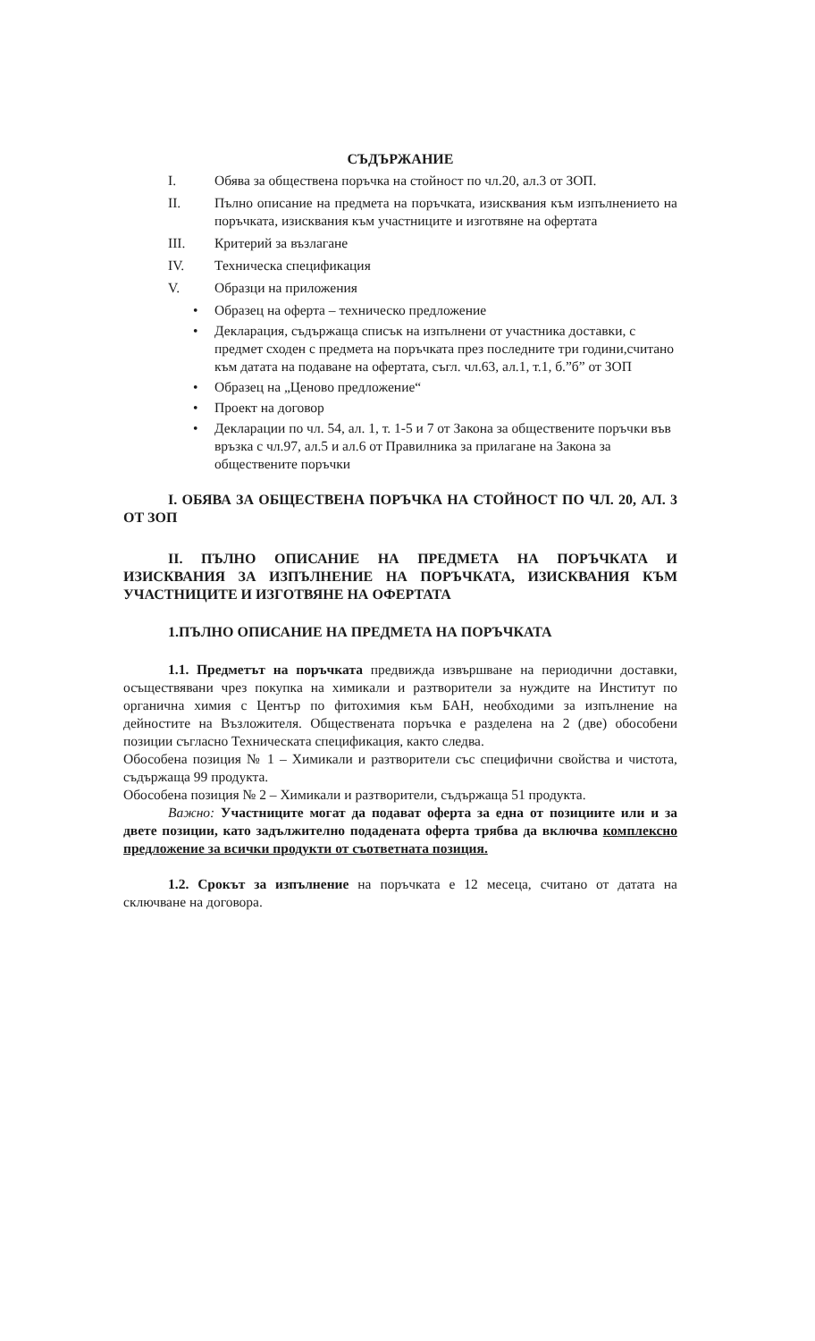СЪДЪРЖАНИЕ
I. Обява за обществена поръчка на стойност по чл.20, ал.3 от ЗОП.
II. Пълно описание на предмета на поръчката, изисквания към изпълнението на поръчката, изисквания към участниците и изготвяне на офертата
III. Критерий за възлагане
IV. Техническа спецификация
V. Образци на приложения
• Образец на оферта – техническо предложение
• Декларация, съдържаща списък на изпълнени от участника доставки, с предмет сходен с предмета на поръчката през последните три години,считано към датата на подаване на офертата, съгл. чл.63, ал.1, т.1, б.”б” от ЗОП
• Образец на „Ценово предложение“
• Проект на договор
• Декларации по чл. 54, ал. 1, т. 1-5 и 7 от Закона за обществените поръчки във връзка с чл.97, ал.5 и ал.6 от Правилника за прилагане на Закона за обществените поръчки
I. ОБЯВА ЗА ОБЩЕСТВЕНА ПОРЪЧКА НА СТОЙНОСТ ПО ЧЛ. 20, АЛ. 3 ОТ ЗОП
II. ПЪЛНО ОПИСАНИЕ НА ПРЕДМЕТА НА ПОРЪЧКАТА И ИЗИСКВАНИЯ ЗА ИЗПЪЛНЕНИЕ НА ПОРЪЧКАТА, ИЗИСКВАНИЯ КЪМ УЧАСТНИЦИТЕ И ИЗГОТВЯНЕ НА ОФЕРТАТА
1.ПЪЛНО ОПИСАНИЕ НА ПРЕДМЕТА НА ПОРЪЧКАТА
1.1. Предметът на поръчката предвижда извършване на периодични доставки, осъществявани чрез покупка на химикали и разтворители за нуждите на Институт по органична химия с Център по фитохимия към БАН, необходими за изпълнение на дейностите на Възложителя. Обществената поръчка е разделена на 2 (две) обособени позиции съгласно Техническата спецификация, както следва.
Обособена позиция № 1 – Химикали и разтворители със специфични свойства и чистота, съдържаща 99 продукта.
Обособена позиция № 2 – Химикали и разтворители, съдържаща 51 продукта.
Важно: Участниците могат да подават оферта за една от позициите или и за двете позиции, като задължително подадената оферта трябва да включва комплексно предложение за всички продукти от съответната позиция.
1.2. Срокът за изпълнение на поръчката е 12 месеца, считано от датата на сключване на договора.